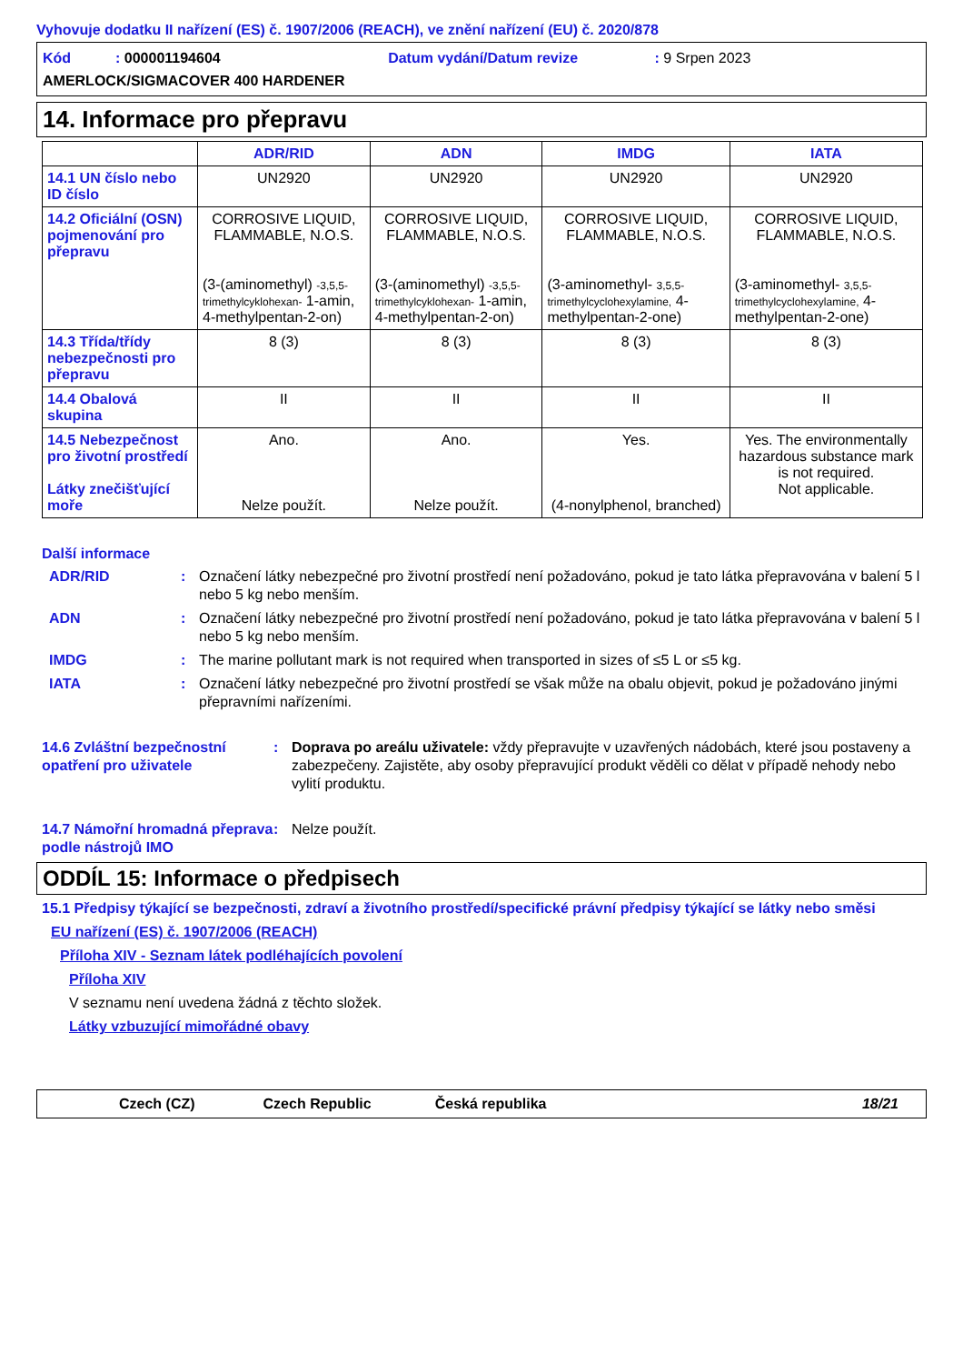Vyhovuje dodatku II nařízení (ES) č. 1907/2006 (REACH), ve znění nařízení (EU) č. 2020/878
Kód : 000001194604 Datum vydání/Datum revize : 9 Srpen 2023
AMERLOCK/SIGMACOVER 400 HARDENER
14. Informace pro přepravu
| | ADR/RID | ADN | IMDG | IATA |
| --- | --- | --- | --- | --- |
| 14.1 UN číslo nebo ID číslo | UN2920 | UN2920 | UN2920 | UN2920 |
| 14.2 Oficiální (OSN) pojmenování pro přepravu | CORROSIVE LIQUID, FLAMMABLE, N.O.S. (3-(aminomethyl) -3,5,5-trimethylcyklohexan- 1-amin, 4-methylpentan-2-on) | CORROSIVE LIQUID, FLAMMABLE, N.O.S. (3-(aminomethyl) -3,5,5-trimethylcyklohexan- 1-amin, 4-methylpentan-2-on) | CORROSIVE LIQUID, FLAMMABLE, N.O.S. (3-aminomethyl- 3,5,5-trimethylcyclohexylamine, 4-methylpentan-2-one) | CORROSIVE LIQUID, FLAMMABLE, N.O.S. (3-aminomethyl- 3,5,5-trimethylcyclohexylamine, 4-methylpentan-2-one) |
| 14.3 Třída/třídy nebezpečnosti pro přepravu | 8 (3) | 8 (3) | 8 (3) | 8 (3) |
| 14.4 Obalová skupina | II | II | II | II |
| 14.5 Nebezpečnost pro životní prostředí Látky znečišťující moře | Ano. Nelze použít. | Ano. Nelze použít. | Yes. (4-nonylphenol, branched) | Yes. The environmentally hazardous substance mark is not required. Not applicable. |
Další informace
ADR/RID: Označení látky nebezpečné pro životní prostředí není požadováno, pokud je tato látka přepravována v balení 5 l nebo 5 kg nebo menším.
ADN: Označení látky nebezpečné pro životní prostředí není požadováno, pokud je tato látka přepravována v balení 5 l nebo 5 kg nebo menším.
IMDG: The marine pollutant mark is not required when transported in sizes of ≤5 L or ≤5 kg.
IATA: Označení látky nebezpečné pro životní prostředí se však může na obalu objevit, pokud je požadováno jinými přepravními nařízeními.
14.6 Zvláštní bezpečnostní opatření pro uživatele: Doprava po areálu uživatele: vždy přepravujte v uzavřených nádobách, které jsou postaveny a zabezpečeny. Zajistěte, aby osoby přepravující produkt věděli co dělat v případě nehody nebo vylití produktu.
14.7 Námořní hromadná přeprava podle nástrojů IMO: Nelze použít.
ODDÍL 15: Informace o předpisech
15.1 Předpisy týkající se bezpečnosti, zdraví a životního prostředí/specifické právní předpisy týkající se látky nebo směsi
EU nařízení (ES) č. 1907/2006 (REACH)
Příloha XIV - Seznam látek podléhajících povolení
Příloha XIV
V seznamu není uvedena žádná z těchto složek.
Látky vzbuzující mimořádné obavy
Czech (CZ) Czech Republic Česká republika 18/21